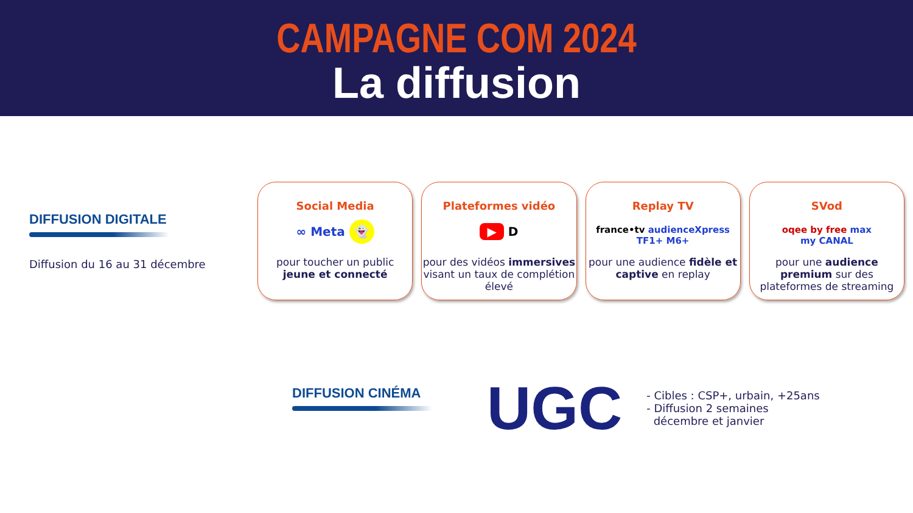CAMPAGNE COM 2024
La diffusion
DIFFUSION DIGITALE
Diffusion du 16 au 31 décembre
Social Media
∞ Meta 👻
pour toucher un public
jeune et connecté
Plateformes vidéo
▶ D
pour des vidéos immersives visant un taux de complétion élevé
Replay TV
france•tv audienceXpress
TF1+ M6+
pour une audience fidèle et captive en replay
SVod
oqee by free max
my CANAL
pour une audience premium sur des plateformes de streaming
DIFFUSION CINÉMA
UGC
- Cibles : CSP+, urbain, +25ans
- Diffusion 2 semaines
décembre et janvier